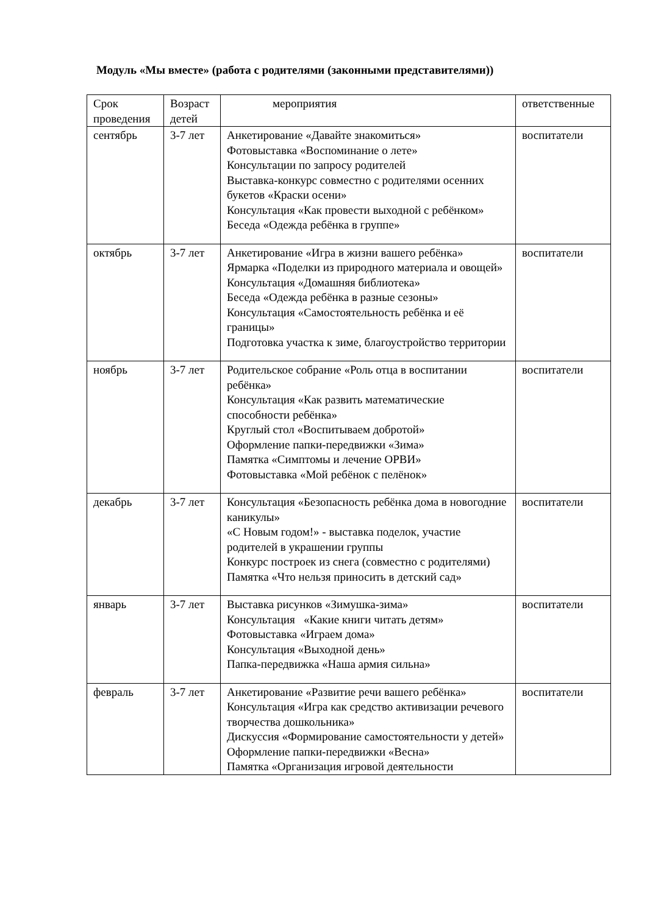Модуль «Мы вместе» (работа с родителями (законными представителями))
| Срок проведения | Возраст детей | мероприятия | ответственные |
| --- | --- | --- | --- |
| сентябрь | 3-7 лет | Анкетирование «Давайте знакомиться» Фотовыставка «Воспоминание о лете» Консультации по запросу родителей Выставка-конкурс совместно с родителями осенних букетов «Краски осени» Консультация «Как провести выходной с ребёнком» Беседа «Одежда ребёнка в группе» | воспитатели |
| октябрь | 3-7 лет | Анкетирование «Игра в жизни вашего ребёнка» Ярмарка «Поделки из природного материала и овощей» Консультация «Домашняя библиотека» Беседа «Одежда ребёнка в разные сезоны» Консультация «Самостоятельность ребёнка и её границы» Подготовка участка к зиме, благоустройство территории | воспитатели |
| ноябрь | 3-7 лет | Родительское собрание «Роль отца в воспитании ребёнка» Консультация «Как развить математические способности ребёнка» Круглый стол «Воспитываем добротой» Оформление папки-передвижки «Зима» Памятка «Симптомы и лечение ОРВИ» Фотовыставка «Мой ребёнок с пелёнок» | воспитатели |
| декабрь | 3-7 лет | Консультация «Безопасность ребёнка дома в новогодние каникулы» «С Новым годом!» - выставка поделок, участие родителей в украшении группы Конкурс построек из снега (совместно с родителями) Памятка «Что нельзя приносить в детский сад» | воспитатели |
| январь | 3-7 лет | Выставка рисунков «Зимушка-зима» Консультация «Какие книги читать детям» Фотовыставка «Играем дома» Консультация «Выходной день» Папка-передвижка «Наша армия сильна» | воспитатели |
| февраль | 3-7 лет | Анкетирование «Развитие речи вашего ребёнка» Консультация «Игра как средство активизации речевого творчества дошкольника» Дискуссия «Формирование самостоятельности у детей» Оформление папки-передвижки «Весна» Памятка «Организация игровой деятельности | воспитатели |